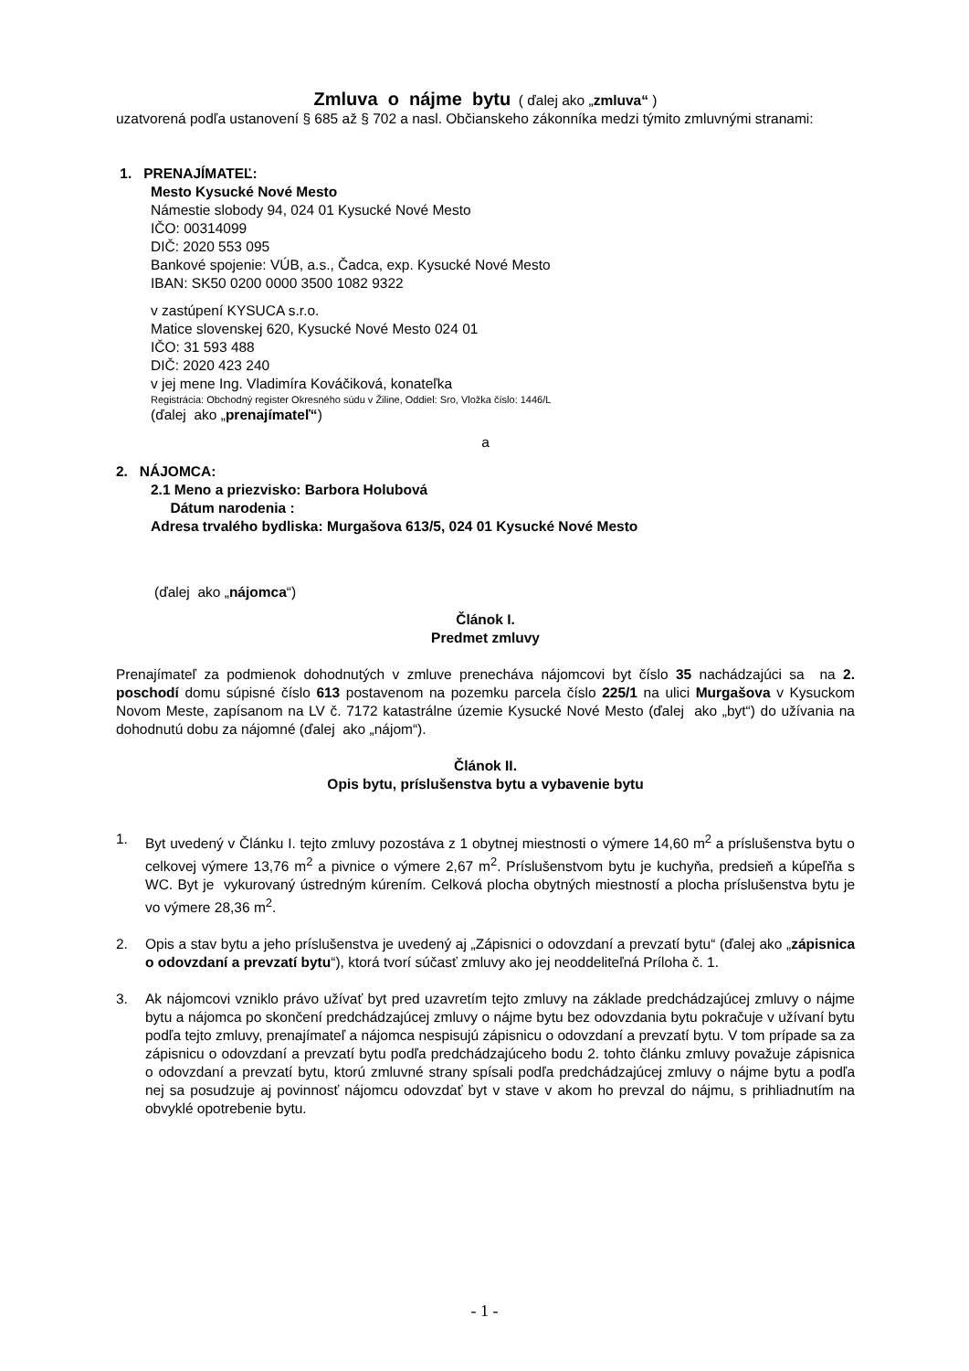Zmluva o nájme bytu ( ďalej ako „zmluva“ )
uzatvorená podľa ustanovení § 685 až § 702 a nasl. Občianskeho zákonníka medzi týmito zmluvnými stranami:
1. PRENAJÍMATEĽ:
Mesto Kysucké Nové Mesto
Námestie slobody 94, 024 01 Kysucké Nové Mesto
IČO: 00314099
DIČ: 2020 553 095
Bankové spojenie: VÚB, a.s., Čadca, exp. Kysucké Nové Mesto
IBAN: SK50 0200 0000 3500 1082 9322
v zastúpení KYSUCA s.r.o.
Matice slovenskej 620, Kysucké Nové Mesto 024 01
IČO: 31 593 488
DIČ: 2020 423 240
v jej mene Ing. Vladimíra Kováčiková, konateľka
Registrácia: Obchodný register Okresného súdu v Žiline, Oddiel: Sro, Vložka číslo: 1446/L
(ďalej ako „prenajímateľ“)
a
2. NÁJOMCA:
2.1 Meno a priezvisko: Barbora Holubová
Dátum narodenia :
Adresa trvalého bydliska: Murgašova 613/5, 024 01 Kysucké Nové Mesto
(ďalej ako „nájomca“)
Článok I.
Predmet zmluvy
Prenajímateľ za podmienok dohodnutých v zmluve prenecháva nájomcovi byt číslo 35 nachádzajúci sa na 2. poschodí domu súpisné číslo 613 postavenom na pozemku parcela číslo 225/1 na ulici Murgašova v Kysuckom Novom Meste, zapísanom na LV č. 7172 katastrálne územie Kysucké Nové Mesto (ďalej ako „byt“) do užívania na dohodnutú dobu za nájomné (ďalej ako „nájom“).
Článok II.
Opis bytu, príslušenstva bytu a vybavenie bytu
1. Byt uvedený v Článku I. tejto zmluvy pozostáva z 1 obytnej miestnosti o výmere 14,60 m<sup>2</sup> a príslušenstva bytu o celkovej výmere 13,76 m<sup>2</sup> a pivnice o výmere 2,67 m<sup>2</sup>. Príslušenstvom bytu je kuchyňa, predsieň a kúpeľňa s WC. Byt je vykurovaný ústredným kúrením. Celková plocha obytných miestností a plocha príslušenstva bytu je vo výmere 28,36 m<sup>2</sup>.
2. Opis a stav bytu a jeho príslušenstva je uvedený aj „Zápisnici o odovzdaní a prevzatí bytu“ (ďalej ako „zápisnica o odovzdaní a prevzatí bytu“), ktorá tvorí súčasť zmluvy ako jej neoddeliteľná Príloha č. 1.
3. Ak nájomcovi vzniklo právo užívať byt pred uzavretím tejto zmluvy na základe predchádzajúcej zmluvy o nájme bytu a nájomca po skončení predchádzajúcej zmluvy o nájme bytu bez odovzdania bytu pokračuje v užívaní bytu podľa tejto zmluvy, prenajímateľ a nájomca nespisujú zápisnicu o odovzdaní a prevzatí bytu. V tom prípade sa za zápisnicu o odovzdaní a prevzatí bytu podľa predchádzajúceho bodu 2. tohto článku zmluvy považuje zápisnica o odovzdaní a prevzatí bytu, ktorú zmluvné strany spísali podľa predchádzajúcej zmluvy o nájme bytu a podľa nej sa posudzuje aj povinnosť nájomcu odovzdať byt v stave v akom ho prevzal do nájmu, s prihliadnutím na obvyklé opotrebenie bytu.
- 1 -